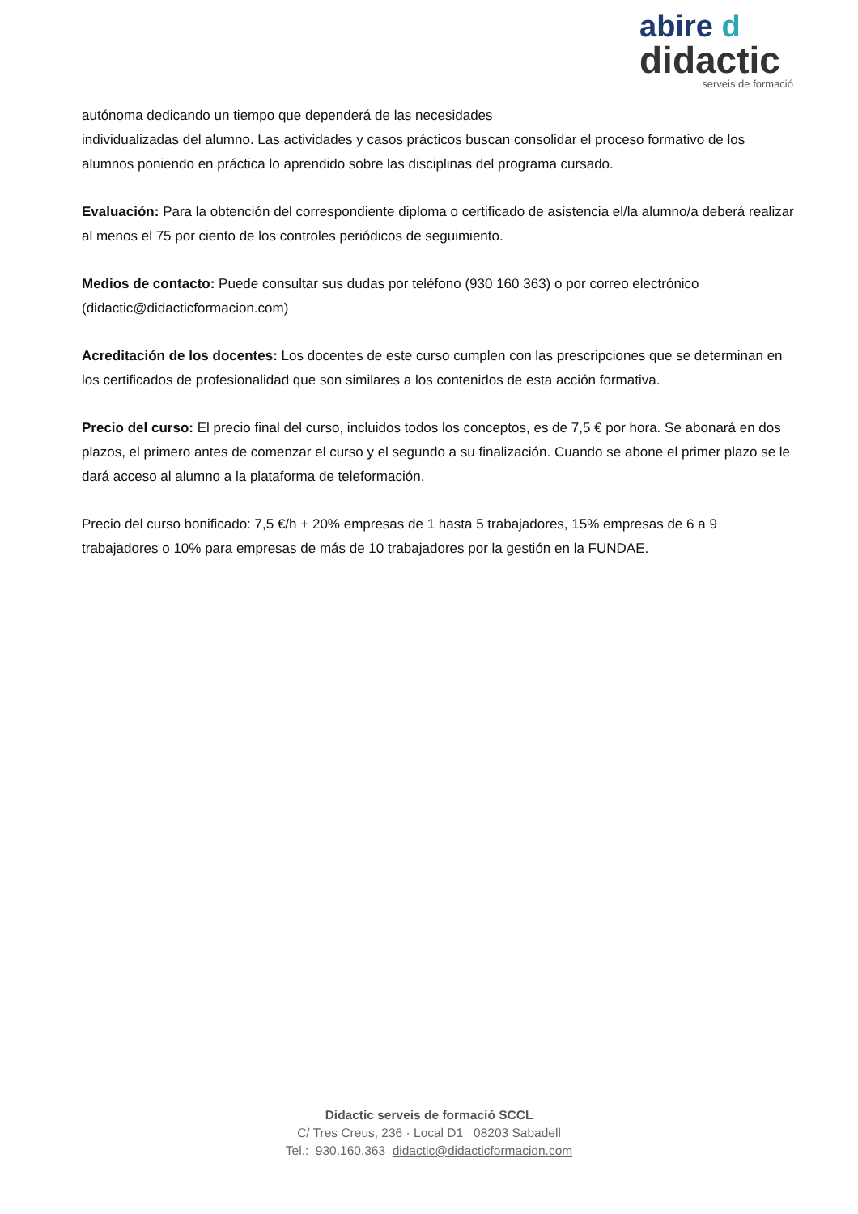abire d
didactic
serveis de formació
autónoma dedicando un tiempo que dependerá de las necesidades
individualizadas del alumno. Las actividades y casos prácticos buscan consolidar el proceso formativo de los alumnos poniendo en práctica lo aprendido sobre las disciplinas del programa cursado.
Evaluación: Para la obtención del correspondiente diploma o certificado de asistencia el/la alumno/a deberá realizar al menos el 75 por ciento de los controles periódicos de seguimiento.
Medios de contacto: Puede consultar sus dudas por teléfono (930 160 363) o por correo electrónico (didactic@didacticformacion.com)
Acreditación de los docentes: Los docentes de este curso cumplen con las prescripciones que se determinan en los certificados de profesionalidad que son similares a los contenidos de esta acción formativa.
Precio del curso: El precio final del curso, incluidos todos los conceptos, es de 7,5 € por hora. Se abonará en dos plazos, el primero antes de comenzar el curso y el segundo a su finalización. Cuando se abone el primer plazo se le dará acceso al alumno a la plataforma de teleformación.
Precio del curso bonificado: 7,5 €/h + 20% empresas de 1 hasta 5 trabajadores, 15% empresas de 6 a 9 trabajadores o 10% para empresas de más de 10 trabajadores por la gestión en la FUNDAE.
Didactic serveis de formació SCCL
C/ Tres Creus, 236 · Local D1 08203 Sabadell
Tel.: 930.160.363 didactic@didacticformacion.com